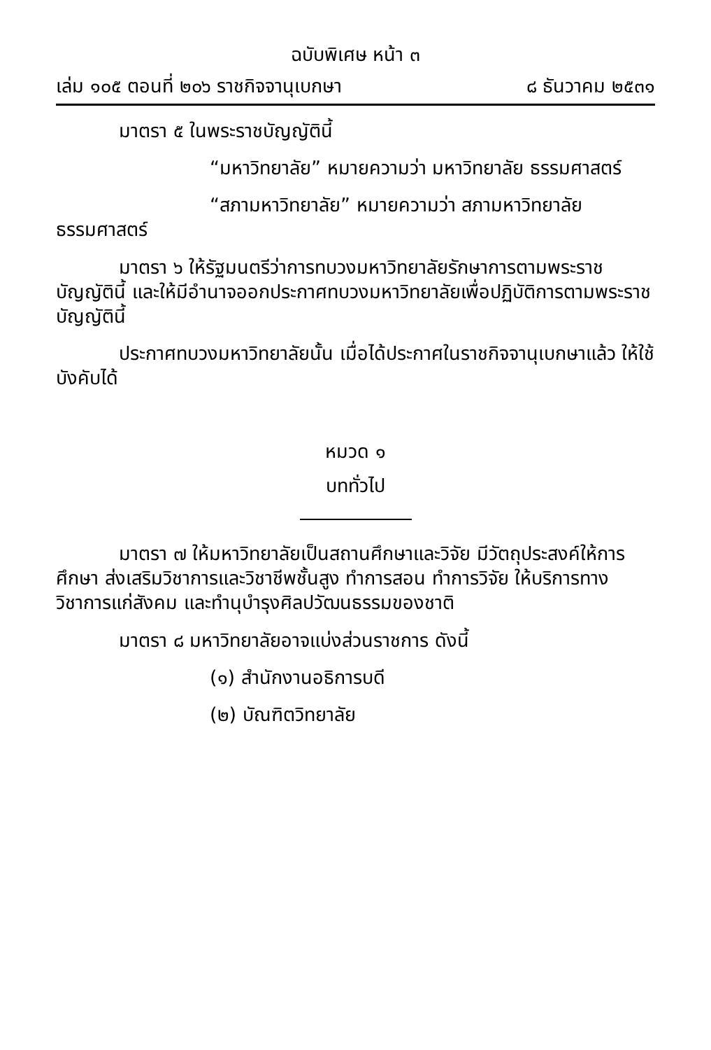ฉบับพิเศษ หน้า ๓
เล่ม ๑๐๕ ตอนที่ ๒๐๖ ราชกิจจานุเบกษา ๘ ธันวาคม ๒๕๓๑
มาตรา ๕ ในพระราชบัญญัตินี้
“มหาวิทยาลัย” หมายความว่า มหาวิทยาลัย ธรรมศาสตร์
“สภามหาวิทยาลัย” หมายความว่า สภามหาวิทยาลัย ธรรมศาสตร์
มาตรา ๖ ให้รัฐมนตรีว่าการทบวงมหาวิทยาลัยรักษาการตามพระราชบัญญัตินี้ และให้มีอำนาจออกประกาศทบวงมหาวิทยาลัยเพื่อปฏิบัติการตามพระราชบัญญัตินี้
ประกาศทบวงมหาวิทยาลัยนั้น เมื่อได้ประกาศในราชกิจจานุเบกษาแล้ว ให้ใช้บังคับได้
หมวด ๑
บททั่วไป
มาตรา ๗ ให้มหาวิทยาลัยเป็นสถานศึกษาและวิจัย มีวัตถุประสงค์ให้การศึกษา ส่งเสริมวิชาการและวิชาชีพชั้นสูง ทำการสอน ทำการวิจัย ให้บริการทางวิชาการแก่สังคม และทำนุบำรุงศิลปวัฒนธรรมของชาติ
มาตรา ๘ มหาวิทยาลัยอาจแบ่งส่วนราชการ ดังนี้
(๑) สำนักงานอธิการบดี
(๒) บัณฑิตวิทยาลัย